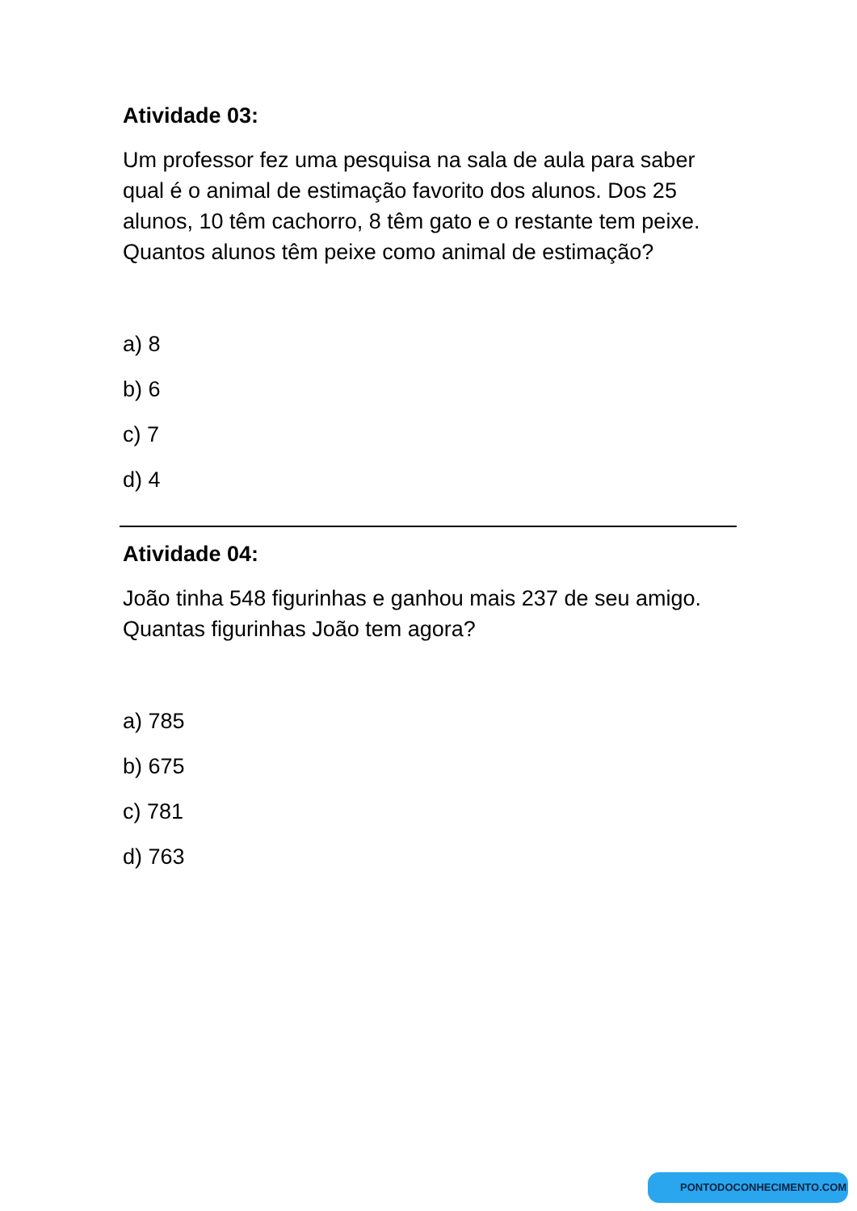Atividade 03:
Um professor fez uma pesquisa na sala de aula para saber qual é o animal de estimação favorito dos alunos. Dos 25 alunos, 10 têm cachorro, 8 têm gato e o restante tem peixe. Quantos alunos têm peixe como animal de estimação?
a) 8
b) 6
c) 7
d) 4
Atividade 04:
João tinha 548 figurinhas e ganhou mais 237 de seu amigo. Quantas figurinhas João tem agora?
a) 785
b) 675
c) 781
d) 763
PONTODOCONHECIMENTO.COM